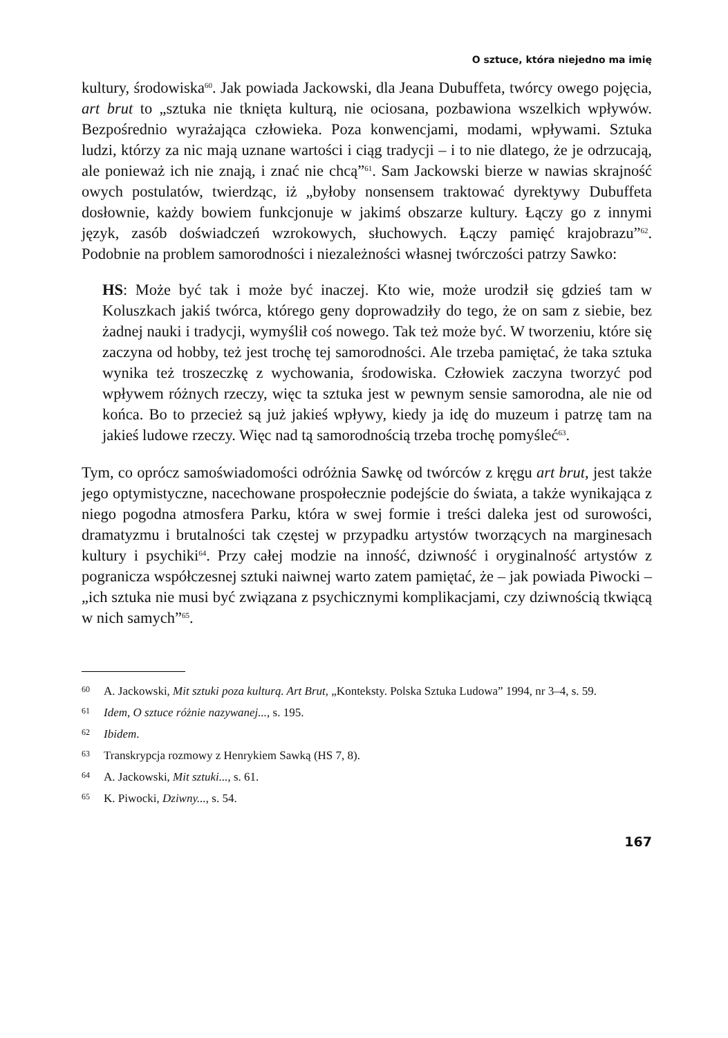O sztuce, która niejedno ma imię
kultury, środowiska<sup>60</sup>. Jak powiada Jackowski, dla Jeana Dubuffeta, twórcy owego pojęcia, art brut to „sztuka nie tknięta kulturą, nie ociosana, pozbawiona wszelkich wpływów. Bezpośrednio wyrażająca człowieka. Poza konwencjami, modami, wpływami. Sztuka ludzi, którzy za nic mają uznane wartości i ciąg tradycji – i to nie dlatego, że je odrzucają, ale ponieważ ich nie znają, i znać nie chcą”<sup>61</sup>. Sam Jackowski bierze w nawias skrajność owych postulatów, twierdząc, iż „byłoby nonsensem traktować dyrektywy Dubuffeta dosłownie, każdy bowiem funkcjonuje w jakimś obszarze kultury. Łączy go z innymi język, zasób doświadczeń wzrokowych, słuchowych. Łączy pamięć krajobrazu”<sup>62</sup>. Podobnie na problem samorodności i niezależności własnej twórczości patrzy Sawko:
HS: Może być tak i może być inaczej. Kto wie, może urodził się gdzieś tam w Koluszkach jakiś twórca, którego geny doprowadziły do tego, że on sam z siebie, bez żadnej nauki i tradycji, wymyślił coś nowego. Tak też może być. W tworzeniu, które się zaczyna od hobby, też jest trochę tej samorodności. Ale trzeba pamiętać, że taka sztuka wynika też troszeczkę z wychowania, środowiska. Człowiek zaczyna tworzyć pod wpływem różnych rzeczy, więc ta sztuka jest w pewnym sensie samorodna, ale nie od końca. Bo to przecież są już jakieś wpływy, kiedy ja idę do muzeum i patrzę tam na jakieś ludowe rzeczy. Więc nad tą samorodnością trzeba trochę pomyśleć<sup>63</sup>.
Tym, co oprócz samoświadomości odróżnia Sawkę od twórców z kręgu art brut, jest także jego optymistyczne, nacechowane prospołecznie podejście do świata, a także wynikająca z niego pogodna atmosfera Parku, która w swej formie i treści daleka jest od surowości, dramatyzmu i brutalności tak częstej w przypadku artystów tworzących na marginesach kultury i psychiki<sup>64</sup>. Przy całej modzie na inność, dziwność i oryginalność artystów z pogranicza współczesnej sztuki naiwnej warto zatem pamiętać, że – jak powiada Piwocki – „ich sztuka nie musi być związana z psychicznymi komplikacjami, czy dziwnością tkwiącą w nich samych”<sup>65</sup>.
60 A. Jackowski, Mit sztuki poza kulturą. Art Brut, „Konteksty. Polska Sztuka Ludowa” 1994, nr 3–4, s. 59.
61 Idem, O sztuce różnie nazywanej..., s. 195.
62 Ibidem.
63 Transkrypcja rozmowy z Henrykiem Sawką (HS 7, 8).
64 A. Jackowski, Mit sztuki..., s. 61.
65 K. Piwocki, Dziwny..., s. 54.
167